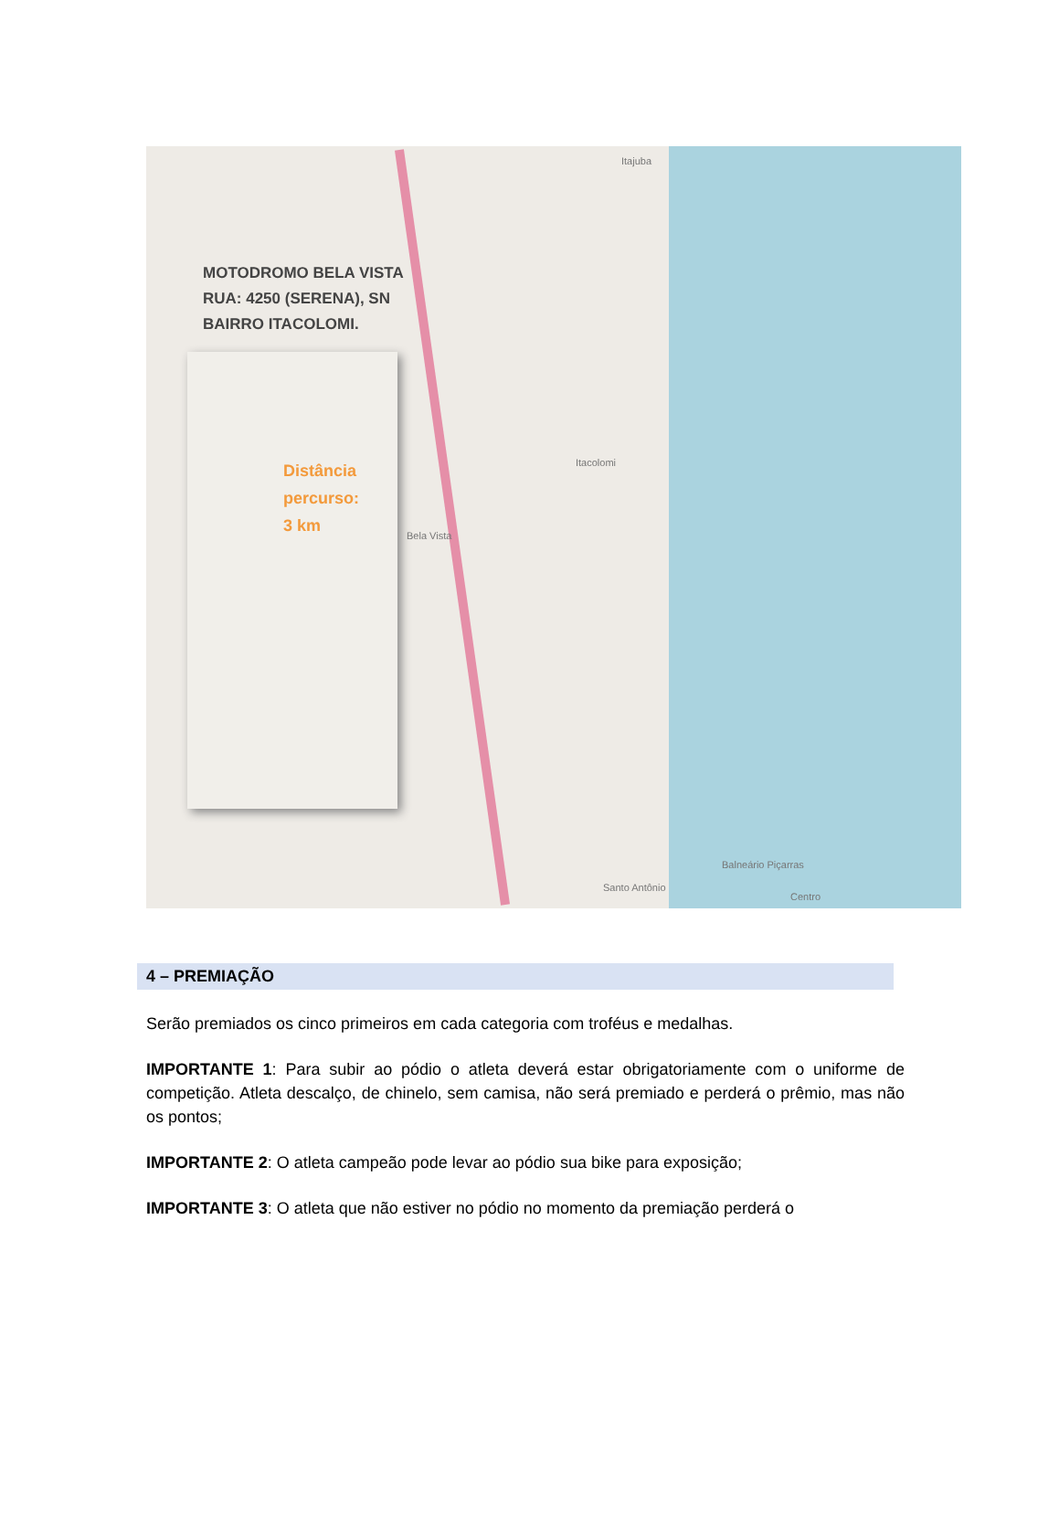MOTODROMO BELA VISTA
RUA: 4250 (SERENA), SN
BAIRRO ITACOLOMI.
Distância
percurso:
3 km
Itajuba
Itacolomi
Bela Vista
Balneário Piçarras
Santo Antônio
Centro
4 – PREMIAÇÃO
Serão premiados os cinco primeiros em cada categoria com troféus e medalhas.
IMPORTANTE 1: Para subir ao pódio o atleta deverá estar obrigatoriamente com o uniforme de competição. Atleta descalço, de chinelo, sem camisa, não será premiado e perderá o prêmio, mas não os pontos;
IMPORTANTE 2: O atleta campeão pode levar ao pódio sua bike para exposição;
IMPORTANTE 3: O atleta que não estiver no pódio no momento da premiação perderá o